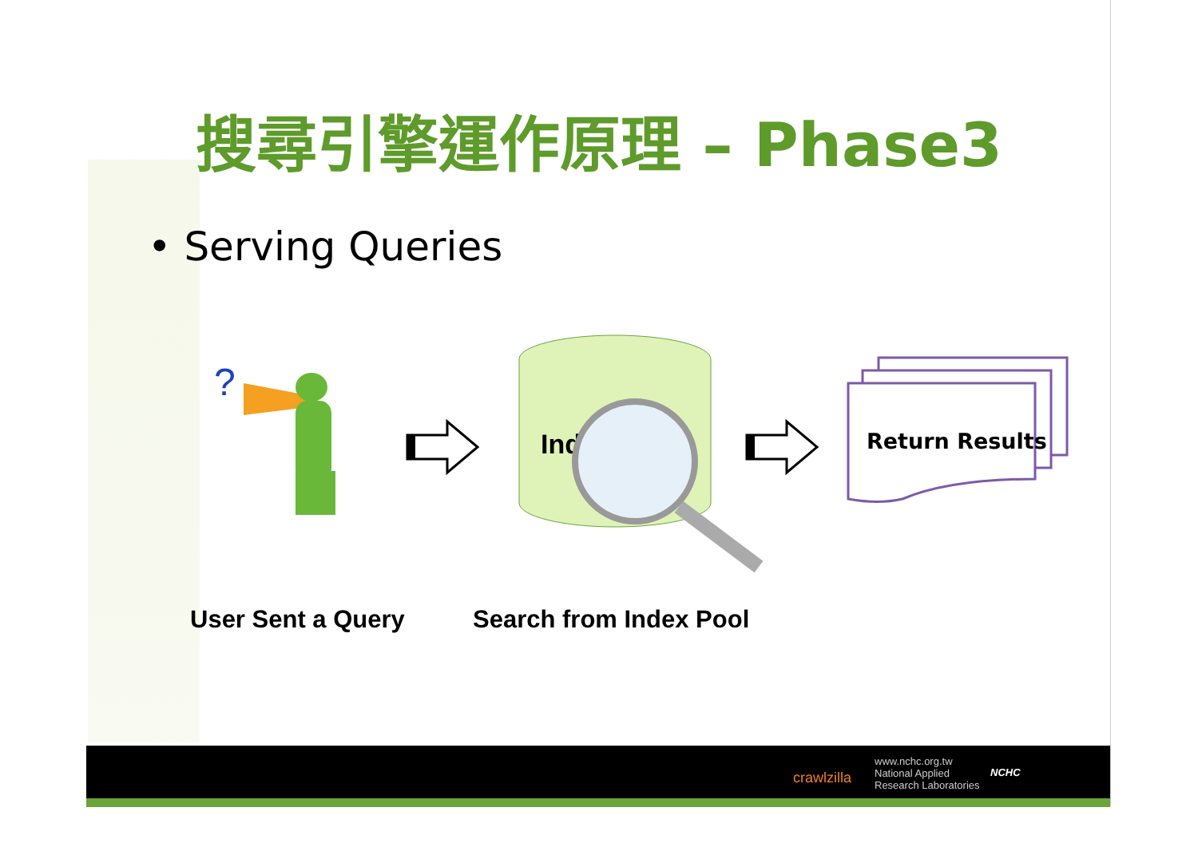搜尋引擎運作原理 – Phase3
• Serving Queries
?
Ind
Return Results
User Sent a Query Search from Index Pool
crawlzilla
www.nchc.org.tw
National Applied
Research Laboratories
NCHC